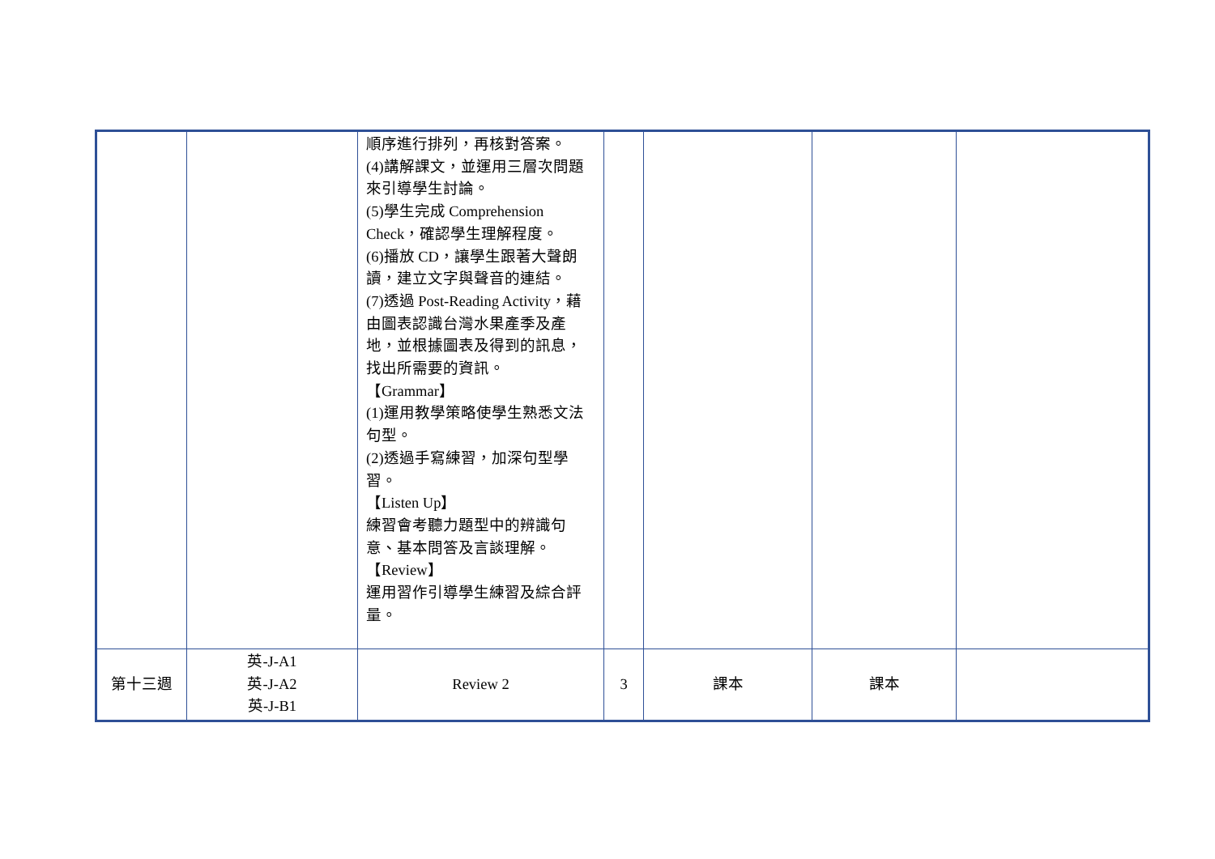| | | 順序進行排列，再核對答案。 (4)講解課文，並運用三層次問題來引導學生討論。 (5)學生完成 Comprehension Check，確認學生理解程度。 (6)播放 CD，讓學生跟著大聲朗讀，建立文字與聲音的連結。 (7)透過 Post-Reading Activity，藉由圖表認識台灣水果產季及產地，並根據圖表及得到的訊息，找出所需要的資訊。 【Grammar】 (1)運用教學策略使學生熟悉文法句型。 (2)透過手寫練習，加深句型學習。 【Listen Up】 練習會考聽力題型中的辨識句意、基本問答及言談理解。 【Review】 運用習作引導學生練習及綜合評量。 | | | | |
| 第十三週 | 英-J-A1 英-J-A2 英-J-B1 | Review 2 | 3 | 課本 | 課本 | |